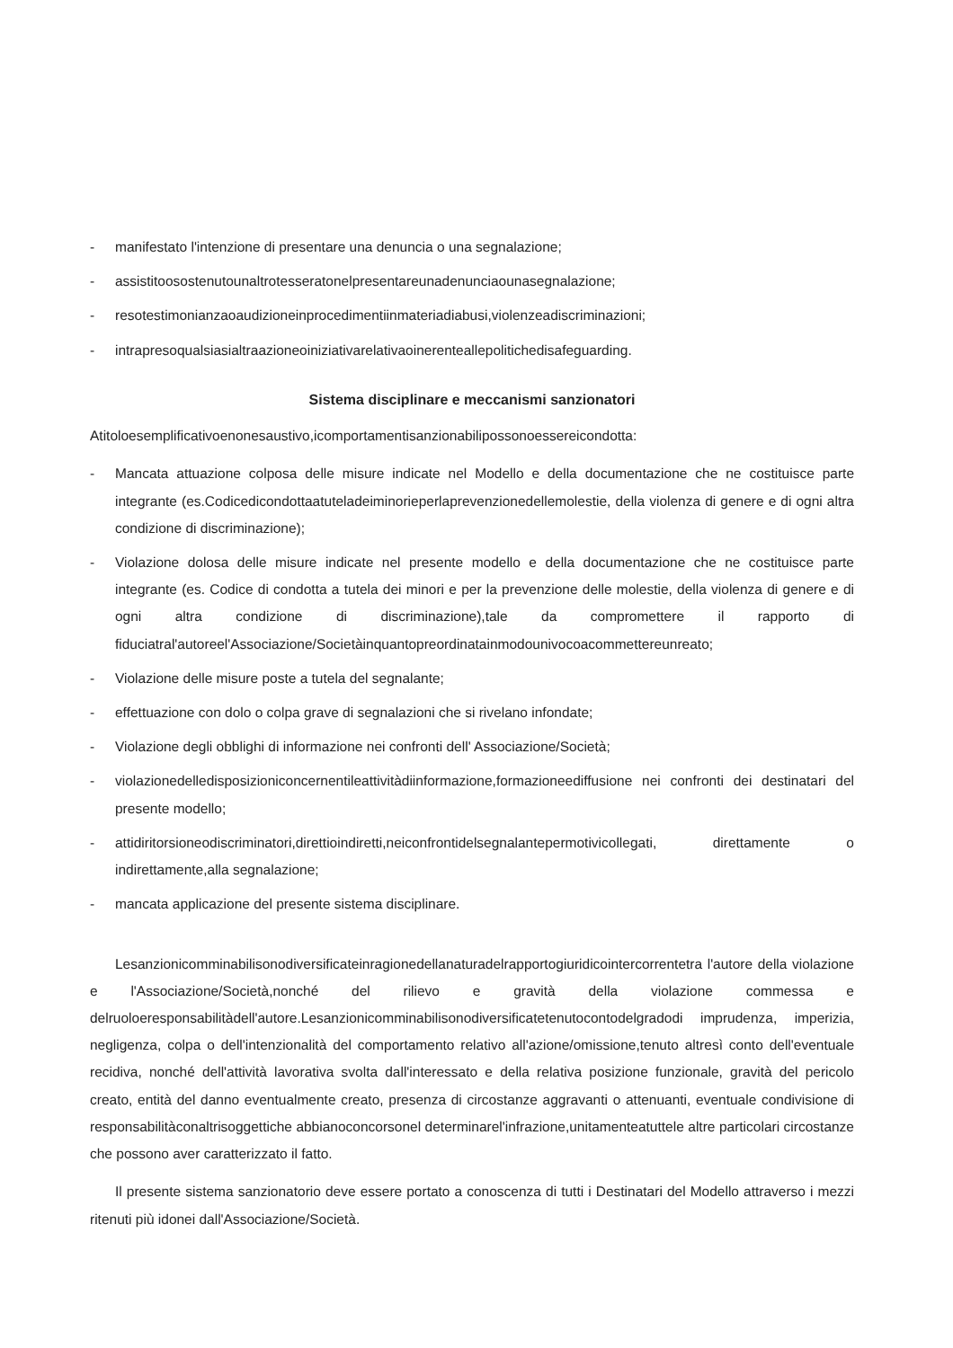- manifestato l'intenzione di presentare una denuncia o una segnalazione;
- assistitoosostenutounaltrotesseratonelpresentareunadenunciaounasegnalazione;
- resotestimonianzaoaudizioneinprocedimentiinmateriadiabusi,violenzeadiscriminazioni;
- intrapresoqualsiasialtraazioneoiniziativarelativaoinerenteallepolitichedisafeguarding.
Sistema disciplinare e meccanismi sanzionatori
Atitoloesemplificativoenonesaustivo,icomportamentisanzionabilipossonoessereicondotta:
- Mancata attuazione colposa delle misure indicate nel Modello e della documentazione che ne costituisce parte integrante (es.Codicedicondottaatuteladeiminorieperlaprevenzionedellemolestie, della violenza di genere e di ogni altra condizione di discriminazione);
- Violazione dolosa delle misure indicate nel presente modello e della documentazione che ne costituisce parte integrante (es. Codice di condotta a tutela dei minori e per la prevenzione delle molestie, della violenza di genere e di ogni altra condizione di discriminazione),tale da compromettere il rapporto di fiduciatral'autoreel'Associazione/Societàinquantopreordinatainmodounivocoacommettereunreato;
- Violazione delle misure poste a tutela del segnalante;
- effettuazione con dolo o colpa grave di segnalazioni che si rivelano infondate;
- Violazione degli obblighi di informazione nei confronti dell' Associazione/Società;
- violazionedelledisposizioniconcernentileattivitàdiinformazione,formazioneediffusione nei confronti dei destinatari del presente modello;
- attidiritorsioneodiscriminatori,direttioindiretti,neiconfrontidelsegnalantepermotivicollegati, direttamente o indirettamente,alla segnalazione;
- mancata applicazione del presente sistema disciplinare.
Lesanzionicomminabilisonodiversificateinragionedellanaturadelrapportogiuridicointercorrentetra l'autore della violazione e l'Associazione/Società,nonché del rilievo e gravità della violazione commessa e delruoloeresponsabilitàdell'autore.Lesanzionicomminabilisonodiversificatetenutocontodelgradodi imprudenza, imperizia, negligenza, colpa o dell'intenzionalità del comportamento relativo all'azione/omissione,tenuto altresì conto dell'eventuale recidiva, nonché dell'attività lavorativa svolta dall'interessato e della relativa posizione funzionale, gravità del pericolo creato, entità del danno eventualmente creato, presenza di circostanze aggravanti o attenuanti, eventuale condivisione di responsabilitàconaltrisoggettiche abbianoconcorsonel determinarel'infrazione,unitamenteatuttele altre particolari circostanze che possono aver caratterizzato il fatto.
Il presente sistema sanzionatorio deve essere portato a conoscenza di tutti i Destinatari del Modello attraverso i mezzi ritenuti più idonei dall'Associazione/Società.